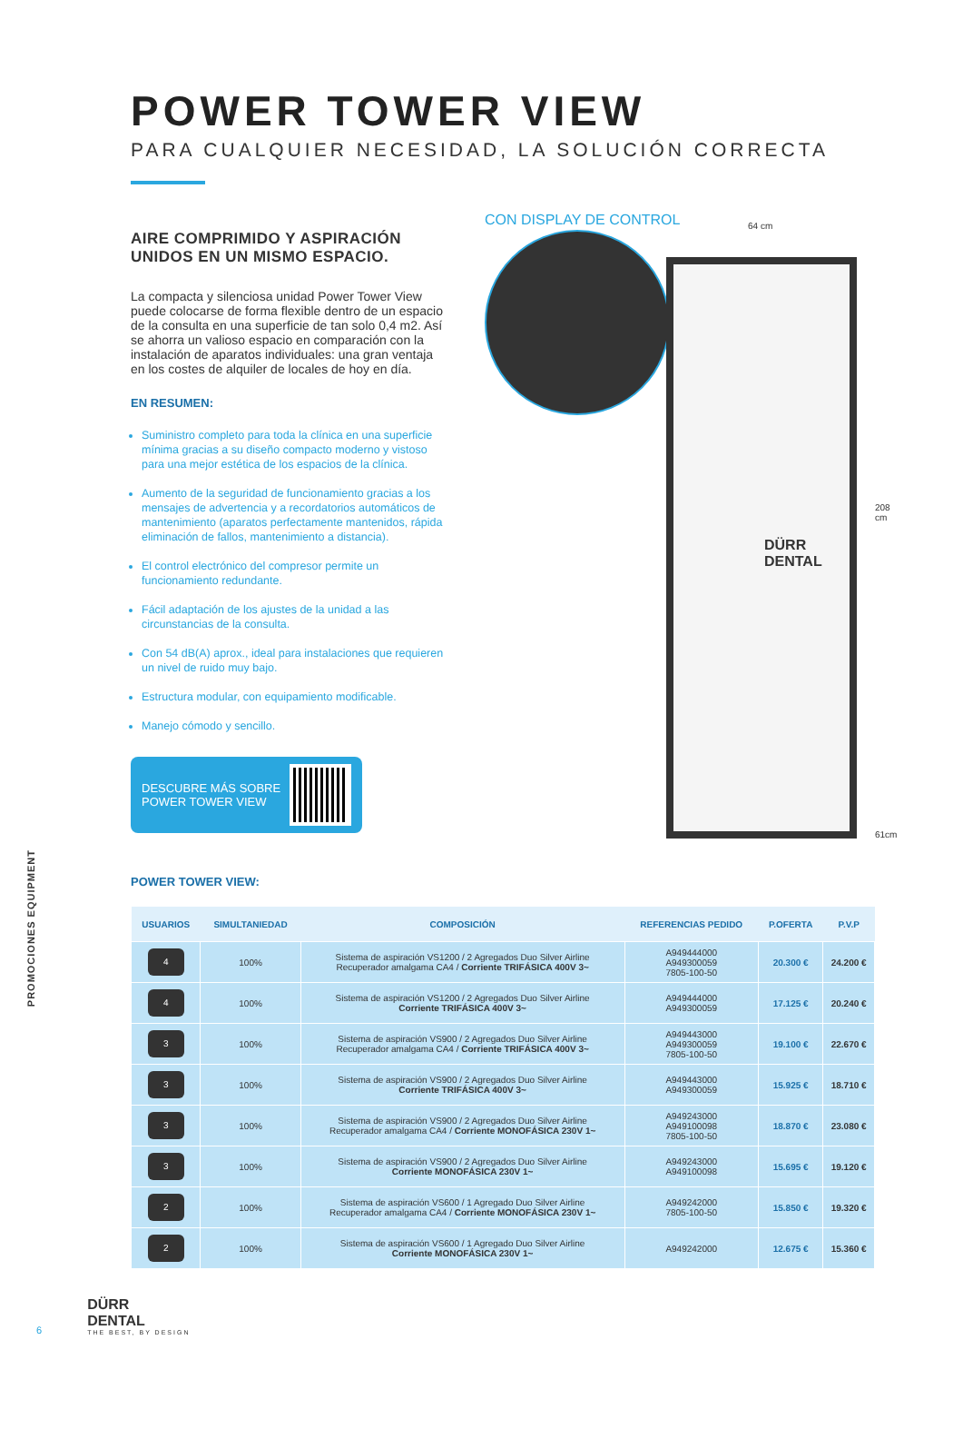PROMOCIONES EQUIPMENT
POWER TOWER VIEW
PARA CUALQUIER NECESIDAD, LA SOLUCIÓN CORRECTA
AIRE COMPRIMIDO Y ASPIRACIÓN UNIDOS EN UN MISMO ESPACIO.
La compacta y silenciosa unidad Power Tower View puede colocarse de forma flexible dentro de un espacio de la consulta en una superficie de tan solo 0,4 m2. Así se ahorra un valioso espacio en comparación con la instalación de aparatos individuales: una gran ventaja en los costes de alquiler de locales de hoy en día.
EN RESUMEN:
Suministro completo para toda la clínica en una superficie mínima gracias a su diseño compacto moderno y vistoso para una mejor estética de los espacios de la clínica.
Aumento de la seguridad de funcionamiento gracias a los mensajes de advertencia y a recordatorios automáticos de mantenimiento (aparatos perfectamente mantenidos, rápida eliminación de fallos, mantenimiento a distancia).
El control electrónico del compresor permite un funcionamiento redundante.
Fácil adaptación de los ajustes de la unidad a las circunstancias de la consulta.
Con 54 dB(A) aprox., ideal para instalaciones que requieren un nivel de ruido muy bajo.
Estructura modular, con equipamiento modificable.
Manejo cómodo y sencillo.
DESCUBRE MÁS SOBRE
POWER TOWER VIEW
CON DISPLAY DE CONTROL 64 cm
DÜRR
DENTAL
208 cm
61cm
POWER TOWER VIEW:
| USUARIOS | SIMULTANIEDAD | COMPOSICIÓN | REFERENCIAS PEDIDO | P.OFERTA | P.V.P |
| --- | --- | --- | --- | --- | --- |
| 4 | 100% | Sistema de aspiración VS1200 / 2 Agregados Duo Silver Airline Recuperador amalgama CA4 / Corriente TRIFÁSICA 400V 3~ | A949444000 A949300059 7805-100-50 | 20.300 € | 24.200 € |
| 4 | 100% | Sistema de aspiración VS1200 / 2 Agregados Duo Silver Airline Corriente TRIFÁSICA 400V 3~ | A949444000 A949300059 | 17.125 € | 20.240 € |
| 3 | 100% | Sistema de aspiración VS900 / 2 Agregados Duo Silver Airline Recuperador amalgama CA4 / Corriente TRIFÁSICA 400V 3~ | A949443000 A949300059 7805-100-50 | 19.100 € | 22.670 € |
| 3 | 100% | Sistema de aspiración VS900 / 2 Agregados Duo Silver Airline Corriente TRIFÁSICA 400V 3~ | A949443000 A949300059 | 15.925 € | 18.710 € |
| 3 | 100% | Sistema de aspiración VS900 / 2 Agregados Duo Silver Airline Recuperador amalgama CA4 / Corriente MONOFÁSICA 230V 1~ | A949243000 A949100098 7805-100-50 | 18.870 € | 23.080 € |
| 3 | 100% | Sistema de aspiración VS900 / 2 Agregados Duo Silver Airline Corriente MONOFÁSICA 230V 1~ | A949243000 A949100098 | 15.695 € | 19.120 € |
| 2 | 100% | Sistema de aspiración VS600 / 1 Agregado Duo Silver Airline Recuperador amalgama CA4 / Corriente MONOFÁSICA 230V 1~ | A949242000 7805-100-50 | 15.850 € | 19.320 € |
| 2 | 100% | Sistema de aspiración VS600 / 1 Agregado Duo Silver Airline Corriente MONOFÁSICA 230V 1~ | A949242000 | 12.675 € | 15.360 € |
6
DÜRR
DENTAL
THE BEST, BY DESIGN